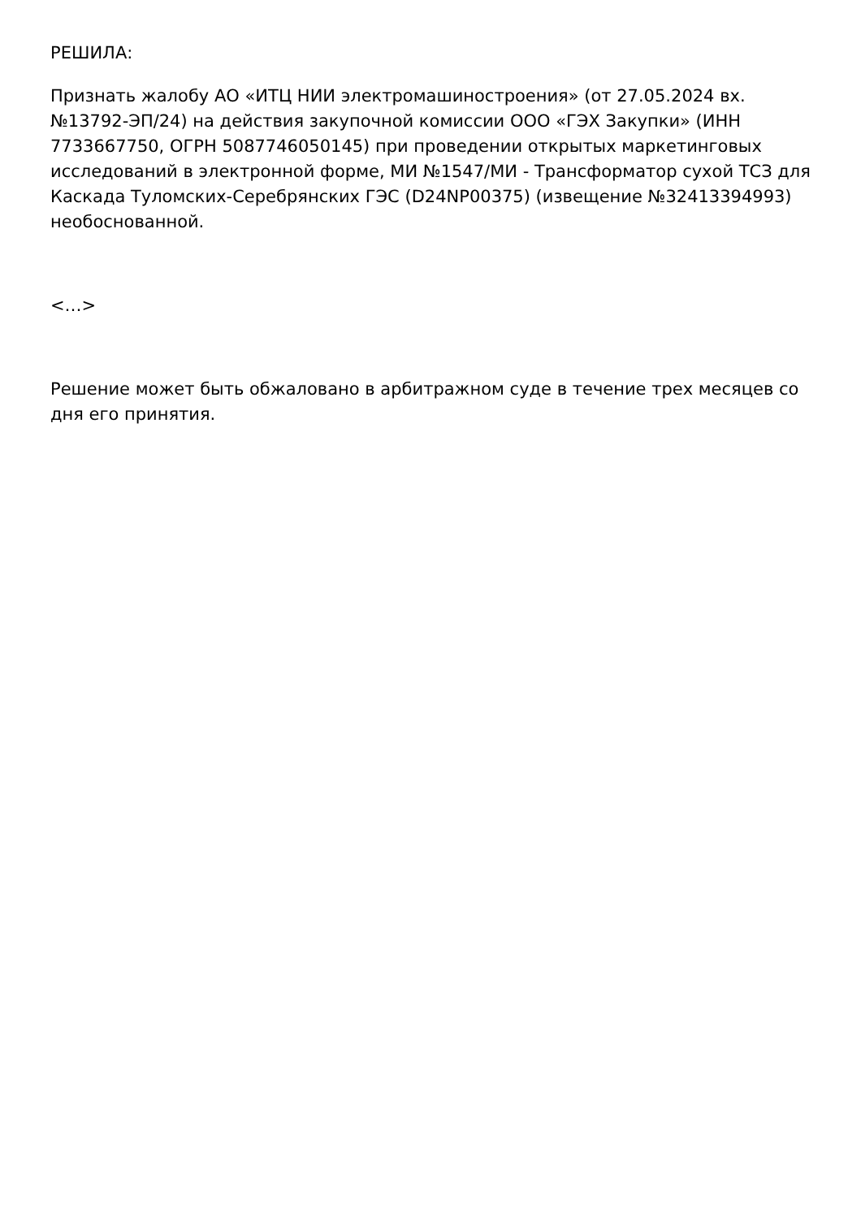РЕШИЛА:
Признать жалобу АО «ИТЦ НИИ электромашиностроения» (от 27.05.2024 вх. №13792-ЭП/24) на действия закупочной комиссии ООО «ГЭХ Закупки» (ИНН 7733667750, ОГРН 5087746050145) при проведении открытых маркетинговых исследований в электронной форме, МИ №1547/МИ - Трансформатор сухой ТСЗ для Каскада Туломских-Серебрянских ГЭС (D24NP00375) (извещение №32413394993) необоснованной.
<…>
Решение может быть обжаловано в арбитражном суде в течение трех месяцев со дня его принятия.